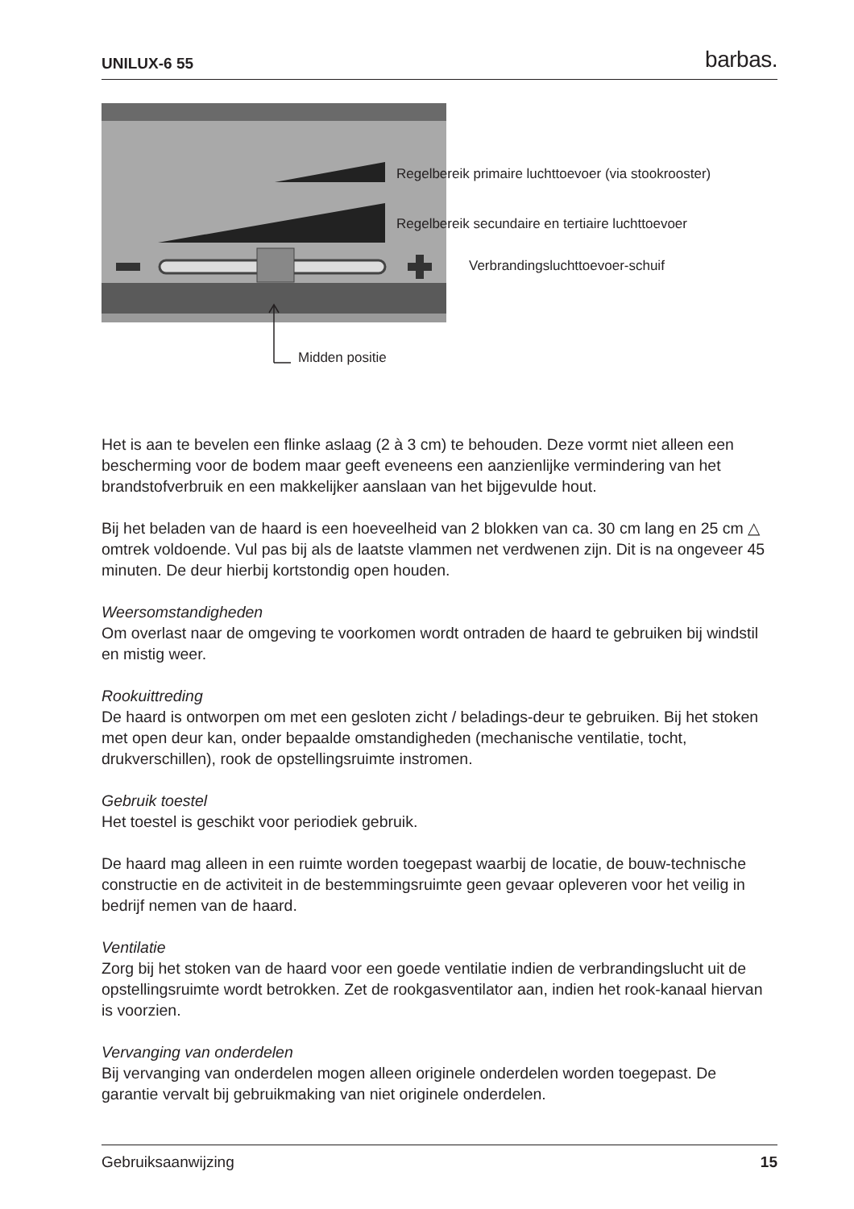UNILUX-6 55 barbas.
Regelbereik primaire luchttoevoer (via stookrooster)
Regelbereik secundaire en tertiaire luchttoevoer
Verbrandingsluchttoevoer-schuif
Midden positie
Het is aan te bevelen een flinke aslaag (2 à 3 cm) te behouden. Deze vormt niet alleen een bescherming voor de bodem maar geeft eveneens een aanzienlijke vermindering van het brandstofverbruik en een makkelijker aanslaan van het bijgevulde hout.
Bij het beladen van de haard is een hoeveelheid van 2 blokken van ca. 30 cm lang en 25 cm △ omtrek voldoende. Vul pas bij als de laatste vlammen net verdwenen zijn. Dit is na ongeveer 45 minuten. De deur hierbij kortstondig open houden.
Weersomstandigheden
Om overlast naar de omgeving te voorkomen wordt ontraden de haard te gebruiken bij windstil en mistig weer.
Rookuittreding
De haard is ontworpen om met een gesloten zicht / beladings-deur te gebruiken. Bij het stoken met open deur kan, onder bepaalde omstandigheden (mechanische ventilatie, tocht, drukverschillen), rook de opstellingsruimte instromen.
Gebruik toestel
Het toestel is geschikt voor periodiek gebruik.
De haard mag alleen in een ruimte worden toegepast waarbij de locatie, de bouw-technische constructie en de activiteit in de bestemmingsruimte geen gevaar opleveren voor het veilig in bedrijf nemen van de haard.
Ventilatie
Zorg bij het stoken van de haard voor een goede ventilatie indien de verbrandingslucht uit de opstellingsruimte wordt betrokken. Zet de rookgasventilator aan, indien het rook-kanaal hiervan is voorzien.
Vervanging van onderdelen
Bij vervanging van onderdelen mogen alleen originele onderdelen worden toegepast. De garantie vervalt bij gebruikmaking van niet originele onderdelen.
Gebruiksaanwijzing 15